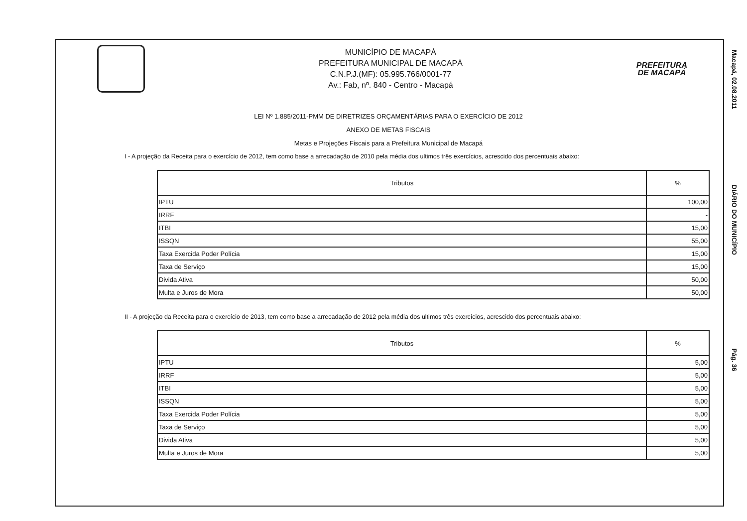MUNICÍPIO DE MACAPÁ
PREFEITURA MUNICIPAL DE MACAPÁ
C.N.P.J.(MF): 05.995.766/0001-77
Av.: Fab, nº. 840 - Centro - Macapá
PREFEITURA
DE MACAPÁ
LEI Nº 1.885/2011-PMM DE DIRETRIZES ORÇAMENTÁRIAS PARA O EXERCÍCIO DE 2012
ANEXO DE METAS FISCAIS
Metas e Projeções Fiscais para a Prefeitura Municipal de Macapá
I - A projeção da Receita para o exercício de 2012, tem como base a arrecadação de 2010 pela média dos ultimos três exercícios, acrescido dos percentuais abaixo:
| Tributos | % |
| --- | --- |
| IPTU | 100,00 |
| IRRF | - |
| ITBI | 15,00 |
| ISSQN | 55,00 |
| Taxa Exercida Poder Polícia | 15,00 |
| Taxa de Serviço | 15,00 |
| Divida Ativa | 50,00 |
| Multa e Juros de Mora | 50,00 |
II - A projeção da Receita para o exercício de 2013, tem como base a arrecadação de 2012 pela média dos ultimos três exercícios, acrescido dos percentuais abaixo:
| Tributos | % |
| --- | --- |
| IPTU | 5,00 |
| IRRF | 5,00 |
| ITBI | 5,00 |
| ISSQN | 5,00 |
| Taxa Exercida Poder Polícia | 5,00 |
| Taxa de Serviço | 5,00 |
| Divida Ativa | 5,00 |
| Multa e Juros de Mora | 5,00 |
Macapá, 02.08.2011 DIÁRIO DO MUNICÍPIO Pág. 36